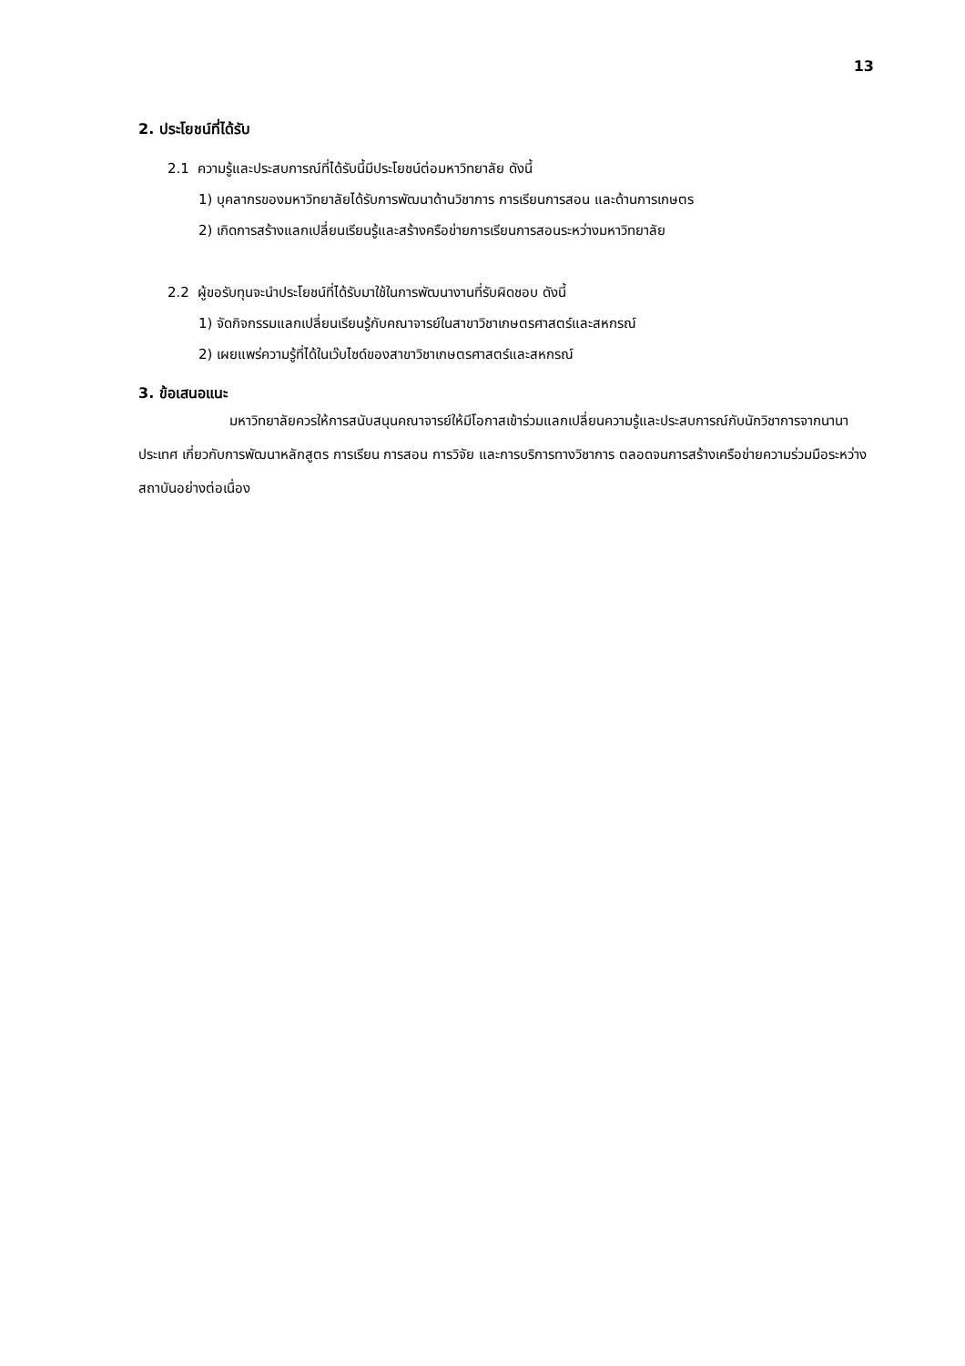13
2. ประโยชน์ที่ได้รับ
2.1 ความรู้และประสบการณ์ที่ได้รับนี้มีประโยชน์ต่อมหาวิทยาลัย ดังนี้
1) บุคลากรของมหาวิทยาลัยได้รับการพัฒนาด้านวิชาการ การเรียนการสอน และด้านการเกษตร
2) เกิดการสร้างแลกเปลี่ยนเรียนรู้และสร้างครือข่ายการเรียนการสอนระหว่างมหาวิทยาลัย
2.2 ผู้ขอรับทุนจะนำประโยชน์ที่ได้รับมาใช้ในการพัฒนางานที่รับผิดชอบ ดังนี้
1) จัดกิจกรรมแลกเปลี่ยนเรียนรู้กับคณาจารย์ในสาขาวิชาเกษตรศาสตร์และสหกรณ์
2) เผยแพร่ความรู้ที่ได้ในเว๊บไซด์ของสาขาวิชาเกษตรศาสตร์และสหกรณ์
3. ข้อเสนอแนะ
มหาวิทยาลัยควรให้การสนับสนุนคณาจารย์ให้มีโอกาสเข้าร่วมแลกเปลี่ยนความรู้และประสบการณ์กับนักวิชาการจากนานาประเทศ เกี่ยวกับการพัฒนาหลักสูตร การเรียน การสอน การวิจัย และการบริการทางวิชาการ ตลอดจนการสร้างเครือข่ายความร่วมมือระหว่างสถาบันอย่างต่อเนื่อง